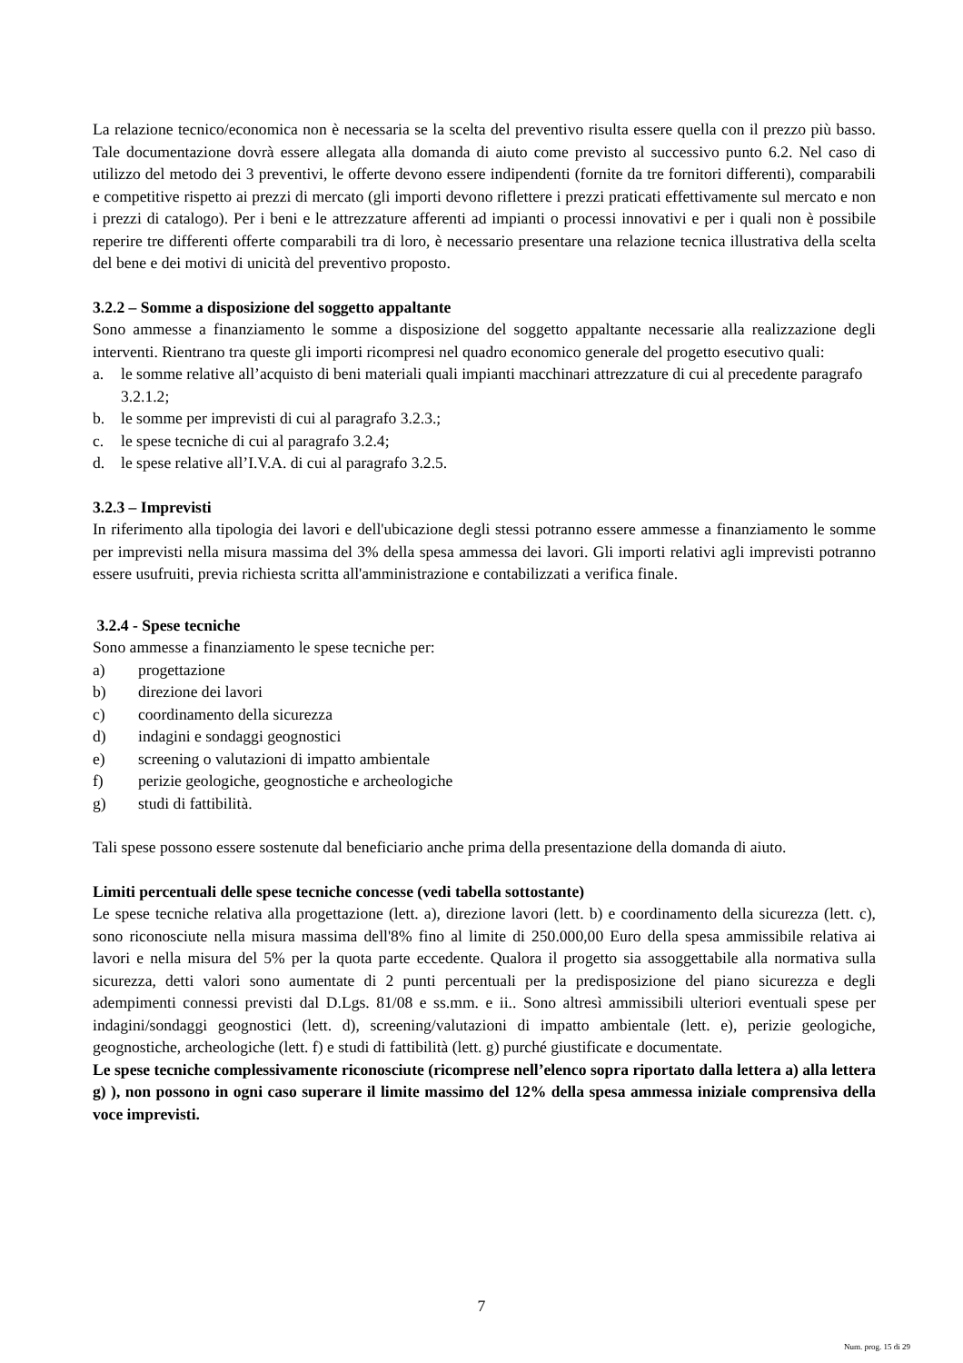La relazione tecnico/economica non è necessaria se la scelta del preventivo risulta essere quella con il prezzo più basso. Tale documentazione dovrà essere allegata alla domanda di aiuto come previsto al successivo punto 6.2. Nel caso di utilizzo del metodo dei 3 preventivi, le offerte devono essere indipendenti (fornite da tre fornitori differenti), comparabili e competitive rispetto ai prezzi di mercato (gli importi devono riflettere i prezzi praticati effettivamente sul mercato e non i prezzi di catalogo). Per i beni e le attrezzature afferenti ad impianti o processi innovativi e per i quali non è possibile reperire tre differenti offerte comparabili tra di loro, è necessario presentare una relazione tecnica illustrativa della scelta del bene e dei motivi di unicità del preventivo proposto.
3.2.2 – Somme a disposizione del soggetto appaltante
Sono ammesse a finanziamento le somme a disposizione del soggetto appaltante necessarie alla realizzazione degli interventi. Rientrano tra queste gli importi ricompresi nel quadro economico generale del progetto esecutivo quali:
a. le somme relative all’acquisto di beni materiali quali impianti macchinari attrezzature di cui al precedente paragrafo 3.2.1.2;
b. le somme per imprevisti di cui al paragrafo 3.2.3.;
c. le spese tecniche di cui al paragrafo 3.2.4;
d. le spese relative all’I.V.A. di cui al paragrafo 3.2.5.
3.2.3 – Imprevisti
In riferimento alla tipologia dei lavori e dell'ubicazione degli stessi potranno essere ammesse a finanziamento le somme per imprevisti nella misura massima del 3% della spesa ammessa dei lavori. Gli importi relativi agli imprevisti potranno essere usufruiti, previa richiesta scritta all'amministrazione e contabilizzati a verifica finale.
3.2.4 - Spese tecniche
Sono ammesse a finanziamento le spese tecniche per:
a) progettazione
b) direzione dei lavori
c) coordinamento della sicurezza
d) indagini e sondaggi geognostici
e) screening o valutazioni di impatto ambientale
f) perizie geologiche, geognostiche e archeologiche
g) studi di fattibilità.
Tali spese possono essere sostenute dal beneficiario anche prima della presentazione della domanda di aiuto.
Limiti percentuali delle spese tecniche concesse (vedi tabella sottostante)
Le spese tecniche relativa alla progettazione (lett. a), direzione lavori (lett. b) e coordinamento della sicurezza (lett. c), sono riconosciute nella misura massima dell'8% fino al limite di 250.000,00 Euro della spesa ammissibile relativa ai lavori e nella misura del 5% per la quota parte eccedente. Qualora il progetto sia assoggettabile alla normativa sulla sicurezza, detti valori sono aumentate di 2 punti percentuali per la predisposizione del piano sicurezza e degli adempimenti connessi previsti dal D.Lgs. 81/08 e ss.mm. e ii.. Sono altresì ammissibili ulteriori eventuali spese per indagini/sondaggi geognostici (lett. d), screening/valutazioni di impatto ambientale (lett. e), perizie geologiche, geognostiche, archeologiche (lett. f) e studi di fattibilità (lett. g) purché giustificate e documentate.
Le spese tecniche complessivamente riconosciute (ricomprese nell’elenco sopra riportato dalla lettera a) alla lettera g) ), non possono in ogni caso superare il limite massimo del 12% della spesa ammessa iniziale comprensiva della voce imprevisti.
7
Num. prog. 15 di 29